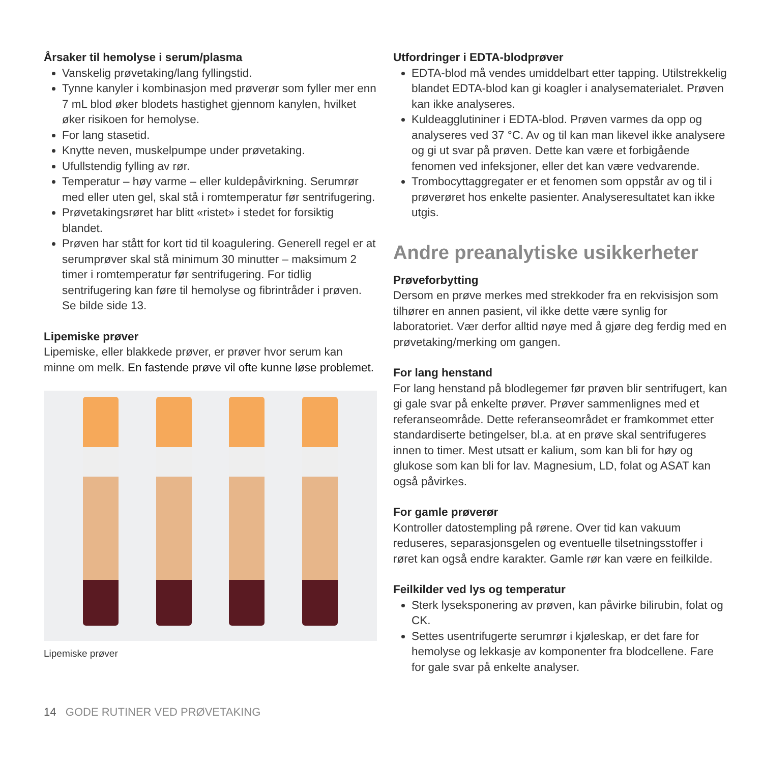Årsaker til hemolyse i serum/plasma
Vanskelig prøvetaking/lang fyllingstid.
Tynne kanyler i kombinasjon med prøverør som fyller mer enn 7 mL blod øker blodets hastighet gjennom kanylen, hvilket øker risikoen for hemolyse.
For lang stasetid.
Knytte neven, muskelpumpe under prøvetaking.
Ufullstendig fylling av rør.
Temperatur – høy varme – eller kuldepåvirkning. Serumrør med eller uten gel, skal stå i romtemperatur før sentrifugering.
Prøvetakingsrøret har blitt «ristet» i stedet for forsiktig blandet.
Prøven har stått for kort tid til koagulering. Generell regel er at serumprøver skal stå minimum 30 minutter – maksimum 2 timer i romtemperatur før sentrifugering. For tidlig sentrifugering kan føre til hemolyse og fibrintråder i prøven. Se bilde side 13.
Lipemiske prøver
Lipemiske, eller blakkede prøver, er prøver hvor serum kan minne om melk. En fastende prøve vil ofte kunne løse problemet.
Lipemiske prøver
Utfordringer i EDTA-blodprøver
EDTA-blod må vendes umiddelbart etter tapping. Utilstrekkelig blandet EDTA-blod kan gi koagler i analysematerialet. Prøven kan ikke analyseres.
Kuldeagglutininer i EDTA-blod. Prøven varmes da opp og analyseres ved 37 °C. Av og til kan man likevel ikke analysere og gi ut svar på prøven. Dette kan være et forbigående fenomen ved infeksjoner, eller det kan være vedvarende.
Trombocyttaggregater er et fenomen som oppstår av og til i prøverøret hos enkelte pasienter. Analyseresultatet kan ikke utgis.
Andre preanalytiske usikkerheter
Prøveforbytting
Dersom en prøve merkes med strekkoder fra en rekvisisjon som tilhører en annen pasient, vil ikke dette være synlig for laboratoriet. Vær derfor alltid nøye med å gjøre deg ferdig med en prøvetaking/merking om gangen.
For lang henstand
For lang henstand på blodlegemer før prøven blir sentrifugert, kan gi gale svar på enkelte prøver. Prøver sammenlignes med et referanseområde. Dette referanseområdet er framkommet etter standardiserte betingelser, bl.a. at en prøve skal sentrifugeres innen to timer. Mest utsatt er kalium, som kan bli for høy og glukose som kan bli for lav. Magnesium, LD, folat og ASAT kan også påvirkes.
For gamle prøverør
Kontroller datostempling på rørene. Over tid kan vakuum reduseres, separasjonsgelen og eventuelle tilsetningsstoffer i røret kan også endre karakter. Gamle rør kan være en feilkilde.
Feilkilder ved lys og temperatur
Sterk lyseksponering av prøven, kan påvirke bilirubin, folat og CK.
Settes usentrifugerte serumrør i kjøleskap, er det fare for hemolyse og lekkasje av komponenter fra blodcellene. Fare for gale svar på enkelte analyser.
14 GODE RUTINER VED PRØVETAKING